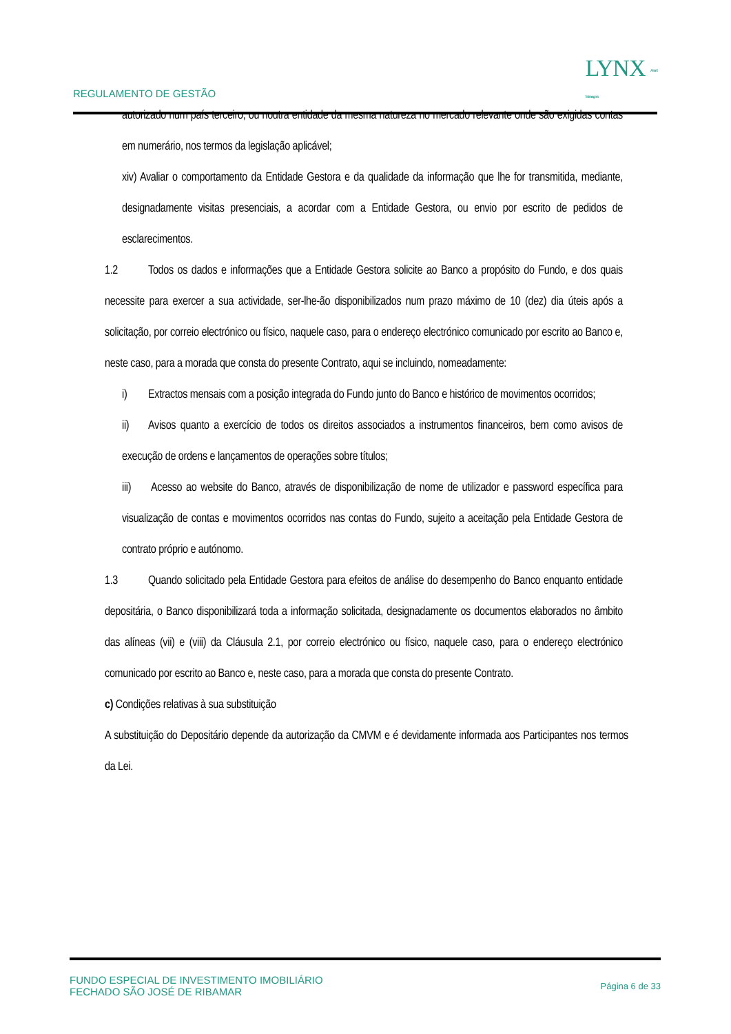REGULAMENTO DE GESTÃO
LYNX Asset
Managers
autorizado num país terceiro, ou noutra entidade da mesma natureza no mercado relevante onde são exigidas contas em numerário, nos termos da legislação aplicável;
xiv) Avaliar o comportamento da Entidade Gestora e da qualidade da informação que lhe for transmitida, mediante, designadamente visitas presenciais, a acordar com a Entidade Gestora, ou envio por escrito de pedidos de esclarecimentos.
1.2 Todos os dados e informações que a Entidade Gestora solicite ao Banco a propósito do Fundo, e dos quais necessite para exercer a sua actividade, ser-lhe-ão disponibilizados num prazo máximo de 10 (dez) dia úteis após a solicitação, por correio electrónico ou físico, naquele caso, para o endereço electrónico comunicado por escrito ao Banco e, neste caso, para a morada que consta do presente Contrato, aqui se incluindo, nomeadamente:
i) Extractos mensais com a posição integrada do Fundo junto do Banco e histórico de movimentos ocorridos;
ii) Avisos quanto a exercício de todos os direitos associados a instrumentos financeiros, bem como avisos de execução de ordens e lançamentos de operações sobre títulos;
iii) Acesso ao website do Banco, através de disponibilização de nome de utilizador e password específica para visualização de contas e movimentos ocorridos nas contas do Fundo, sujeito a aceitação pela Entidade Gestora de contrato próprio e autónomo.
1.3 Quando solicitado pela Entidade Gestora para efeitos de análise do desempenho do Banco enquanto entidade depositária, o Banco disponibilizará toda a informação solicitada, designadamente os documentos elaborados no âmbito das alíneas (vii) e (viii) da Cláusula 2.1, por correio electrónico ou físico, naquele caso, para o endereço electrónico comunicado por escrito ao Banco e, neste caso, para a morada que consta do presente Contrato.
c) Condições relativas à sua substituição
A substituição do Depositário depende da autorização da CMVM e é devidamente informada aos Participantes nos termos da Lei.
FUNDO ESPECIAL DE INVESTIMENTO IMOBILIÁRIO
FECHADO SÃO JOSÉ DE RIBAMAR
Página 6 de 33